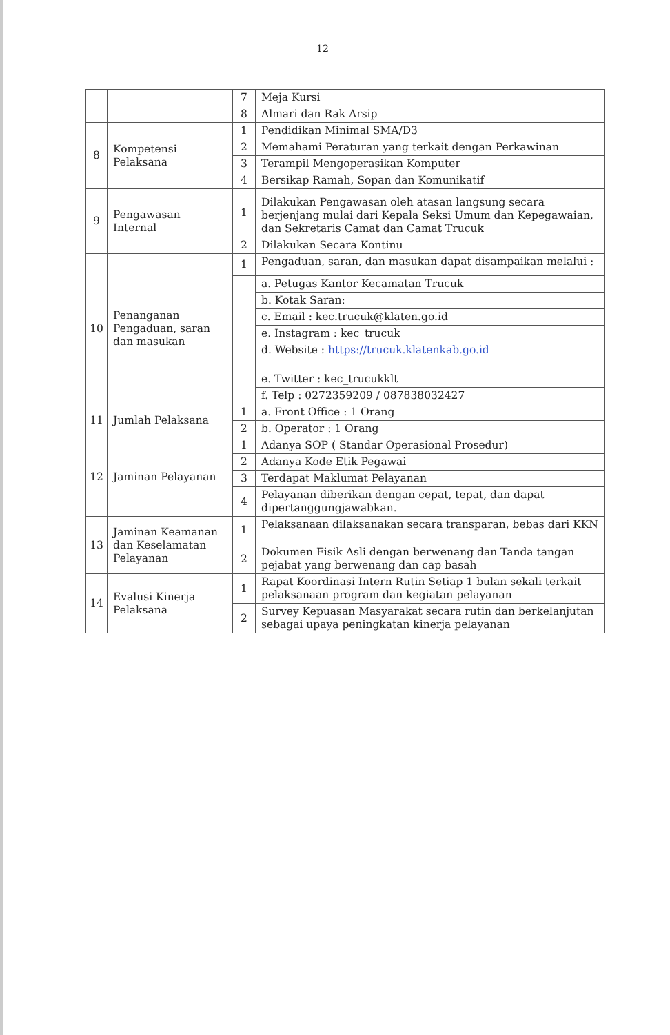12
| | | 7 | Meja Kursi |
| | | 8 | Almari dan Rak Arsip |
| 8 | Kompetensi Pelaksana | 1 | Pendidikan Minimal SMA/D3 |
| | | 2 | Memahami Peraturan yang terkait dengan Perkawinan |
| | | 3 | Terampil Mengoperasikan Komputer |
| | | 4 | Bersikap Ramah, Sopan dan Komunikatif |
| 9 | Pengawasan Internal | 1 | Dilakukan Pengawasan oleh atasan langsung secara berjenjang mulai dari Kepala Seksi Umum dan Kepegawaian, dan Sekretaris Camat dan Camat Trucuk |
| | | 2 | Dilakukan Secara Kontinu |
| 10 | Penanganan Pengaduan, saran dan masukan | 1 | Pengaduan, saran, dan masukan dapat disampaikan melalui : |
| | | | a. Petugas Kantor Kecamatan Trucuk |
| | | | b. Kotak Saran: |
| | | | c. Email : kec.trucuk@klaten.go.id |
| | | | e. Instagram : kec_trucuk |
| | | | d. Website : https://trucuk.klatenkab.go.id |
| | | | e. Twitter : kec_trucukklt |
| | | | f. Telp : 0272359209 / 087838032427 |
| 11 | Jumlah Pelaksana | 1 | a. Front Office : 1 Orang |
| | | 2 | b. Operator : 1 Orang |
| 12 | Jaminan Pelayanan | 1 | Adanya SOP ( Standar Operasional Prosedur) |
| | | 2 | Adanya Kode Etik Pegawai |
| | | 3 | Terdapat Maklumat Pelayanan |
| | | 4 | Pelayanan diberikan dengan cepat, tepat, dan dapat dipertanggungjawabkan. |
| 13 | Jaminan Keamanan dan Keselamatan Pelayanan | 1 | Pelaksanaan dilaksanakan secara transparan, bebas dari KKN |
| | | 2 | Dokumen Fisik Asli dengan berwenang dan Tanda tangan pejabat yang berwenang dan cap basah |
| 14 | Evalusi Kinerja Pelaksana | 1 | Rapat Koordinasi Intern Rutin Setiap 1 bulan sekali terkait pelaksanaan program dan kegiatan pelayanan |
| | | 2 | Survey Kepuasan Masyarakat secara rutin dan berkelanjutan sebagai upaya peningkatan kinerja pelayanan |